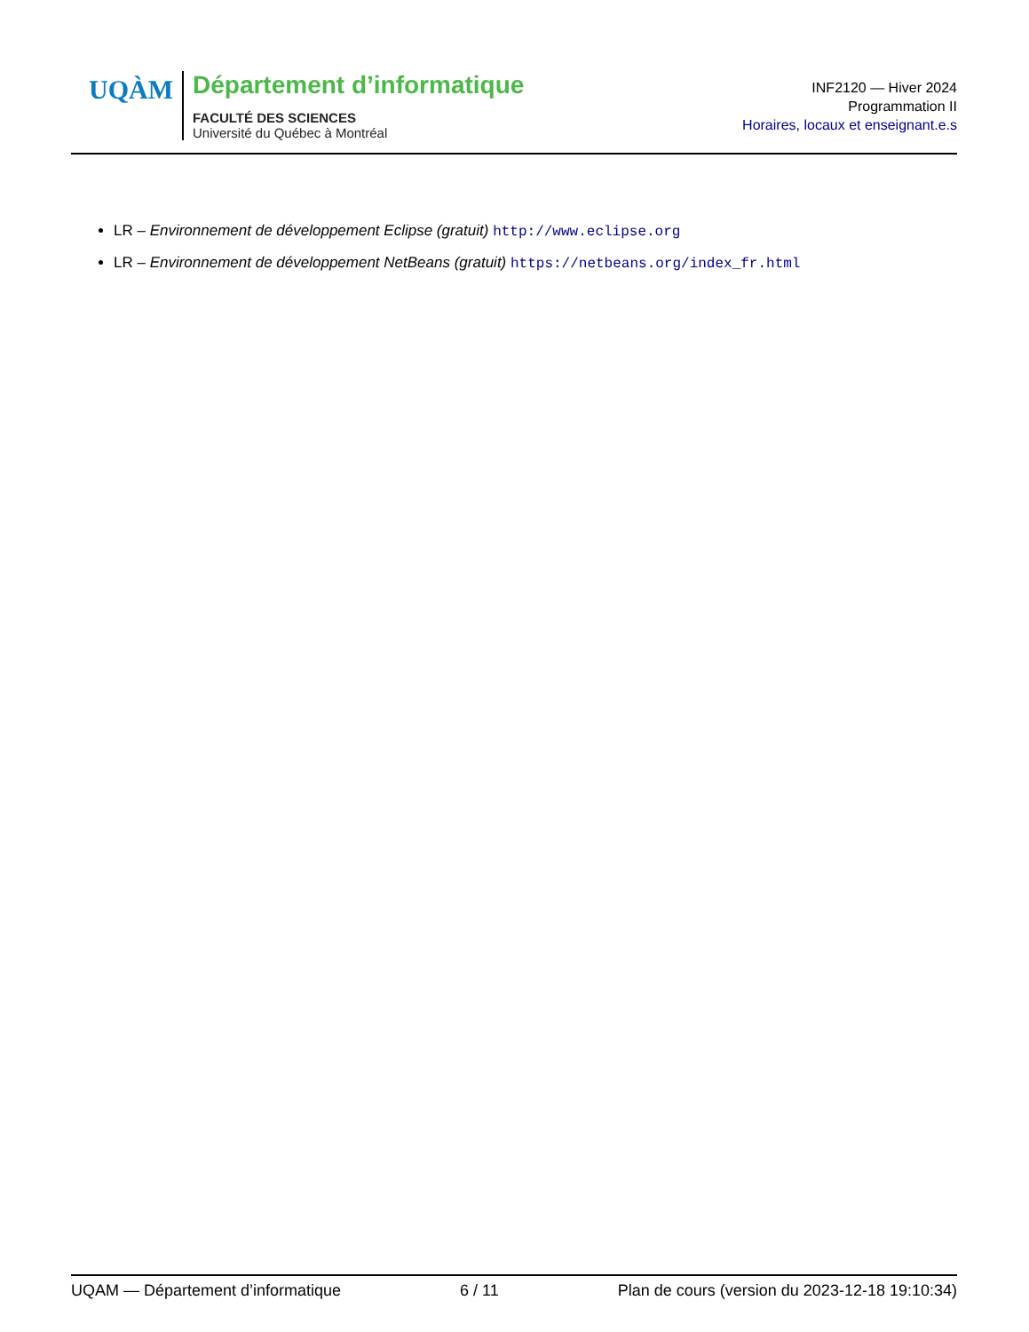UQÀM
Département d’informatique
FACULTÉ DES SCIENCES
Université du Québec à Montréal
INF2120 — Hiver 2024
Programmation II
Horaires, locaux et enseignant.e.s
LR – Environnement de développement Eclipse (gratuit) http://www.eclipse.org
LR – Environnement de développement NetBeans (gratuit) https://netbeans.org/index_fr.html
UQAM — Département d’informatique 6 / 11 Plan de cours (version du 2023-12-18 19:10:34)